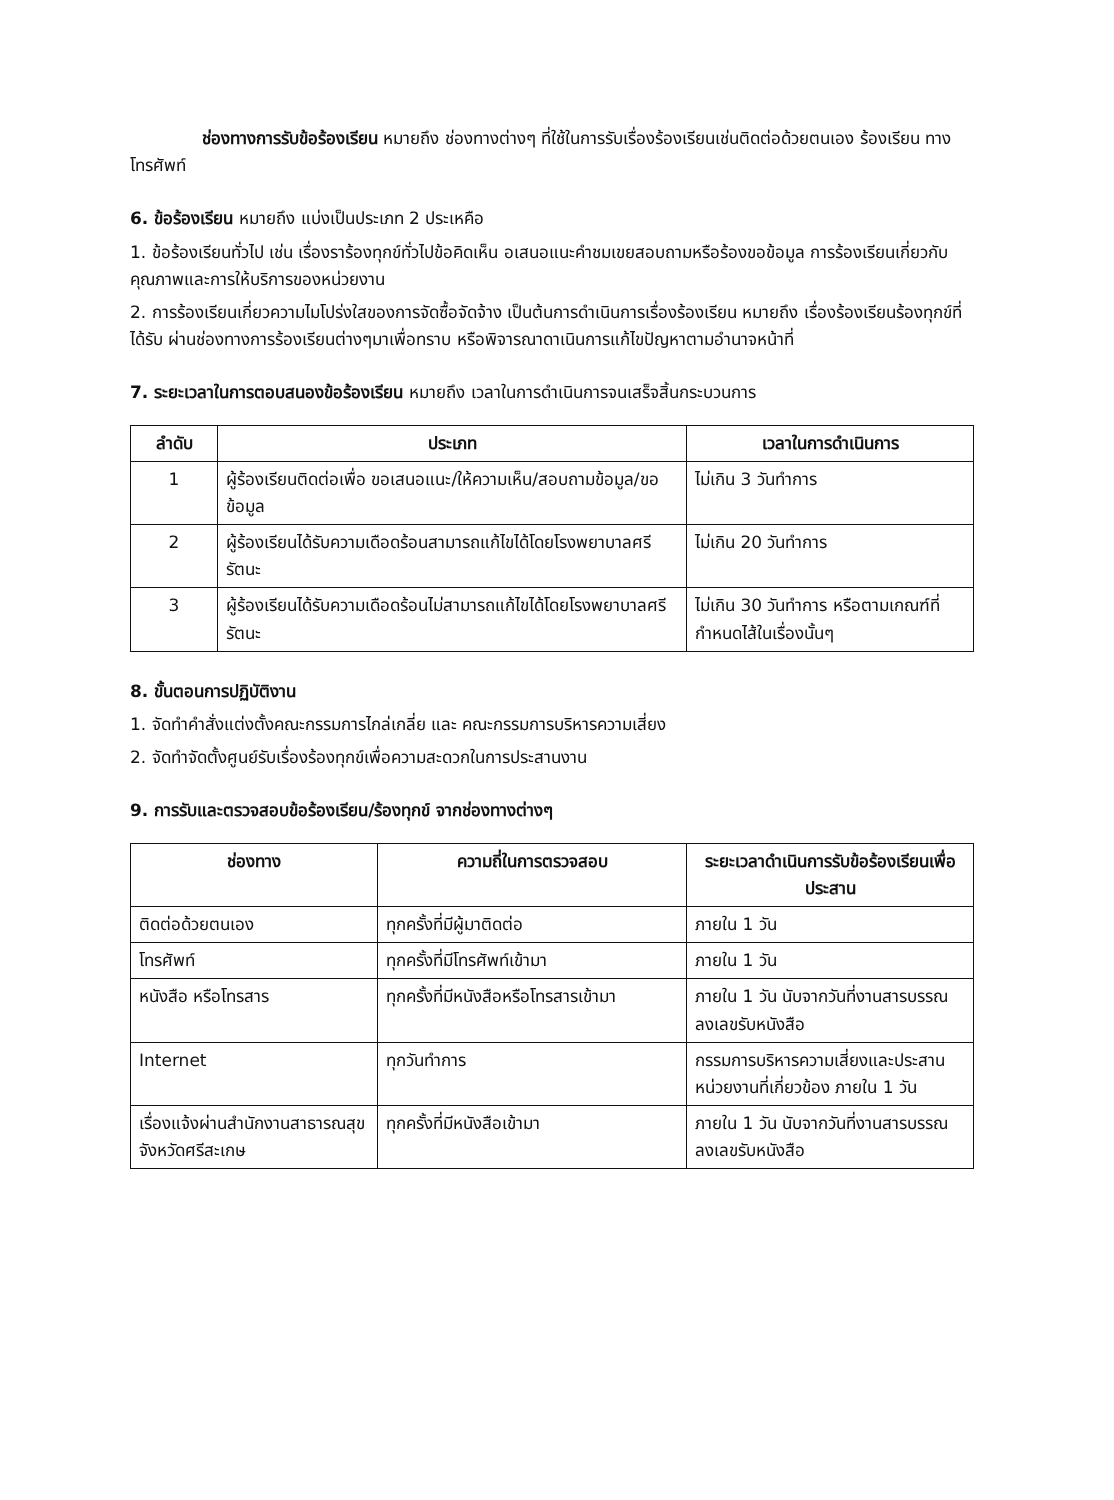ช่องทางการรับข้อร้องเรียน หมายถึง ช่องทางต่างๆ ที่ใช้ในการรับเรื่องร้องเรียนเช่นติดต่อด้วยตนเอง ร้องเรียน ทางโทรศัพท์
6. ข้อร้องเรียน หมายถึง แบ่งเป็นประเภท 2 ประเหคือ
1. ข้อร้องเรียนทั่วไป เช่น เรื่องราร้องทุกข์ทั่วไปข้อคิดเห็น อเสนอแนะคำชมเขยสอบถามหรือร้องขอข้อมูล การร้องเรียนเกี่ยวกับคุณภาพและการให้บริการของหน่วยงาน
2. การร้องเรียนเกี่ยวความไมโปร่งใสของการจัดซื้อจัดจ้าง เป็นต้นการดำเนินการเรื่องร้องเรียน หมายถึง เรื่องร้องเรียนร้องทุกข์ที่ได้รับ ผ่านช่องทางการร้องเรียนต่างๆมาเพื่อทราบ หรือพิจารณาดาเนินการแก้ไขปัญหาตามอำนาจหน้าที่
7. ระยะเวลาในการตอบสนองข้อร้องเรียน หมายถึง เวลาในการดำเนินการจนเสร็จสิ้นกระบวนการ
| ลำดับ | ประเภท | เวลาในการดำเนินการ |
| --- | --- | --- |
| 1 | ผู้ร้องเรียนติดต่อเพื่อ ขอเสนอแนะ/ให้ความเห็น/สอบถามข้อมูล/ขอข้อมูล | ไม่เกิน 3 วันทำการ |
| 2 | ผู้ร้องเรียนได้รับความเดือดร้อนสามารถแก้ไขได้โดยโรงพยาบาลศรีรัตนะ | ไม่เกิน 20 วันทำการ |
| 3 | ผู้ร้องเรียนได้รับความเดือดร้อนไม่สามารถแก้ไขได้โดยโรงพยาบาลศรีรัตนะ | ไม่เกิน 30 วันทำการ หรือตามเกณฑ์ที่กำหนดไส้ในเรื่องนั้นๆ |
8. ขั้นตอนการปฏิบัติงาน
1. จัดทำคำสั่งแต่งตั้งคณะกรรมการไกล่เกลี่ย และ คณะกรรมการบริหารความเสี่ยง
2. จัดทำจัดตั้งศูนย์รับเรื่องร้องทุกข์เพื่อความสะดวกในการประสานงาน
9. การรับและตรวจสอบข้อร้องเรียน/ร้องทุกข์ จากช่องทางต่างๆ
| ช่องทาง | ความถี่ในการตรวจสอบ | ระยะเวลาดำเนินการรับข้อร้องเรียนเพื่อประสาน |
| --- | --- | --- |
| ติดต่อด้วยตนเอง | ทุกครั้งที่มีผู้มาติดต่อ | ภายใน 1 วัน |
| โทรศัพท์ | ทุกครั้งที่มีโทรศัพท์เข้ามา | ภายใน 1 วัน |
| หนังสือ หรือโทรสาร | ทุกครั้งที่มีหนังสือหรือโทรสารเข้ามา | ภายใน 1 วัน นับจากวันที่งานสารบรรณลงเลขรับหนังสือ |
| Internet | ทุกวันทำการ | กรรมการบริหารความเสี่ยงและประสานหน่วยงานที่เกี่ยวข้อง ภายใน 1 วัน |
| เรื่องแจ้งผ่านสำนักงานสาธารณสุขจังหวัดศรีสะเกษ | ทุกครั้งที่มีหนังสือเข้ามา | ภายใน 1 วัน นับจากวันที่งานสารบรรณลงเลขรับหนังสือ |